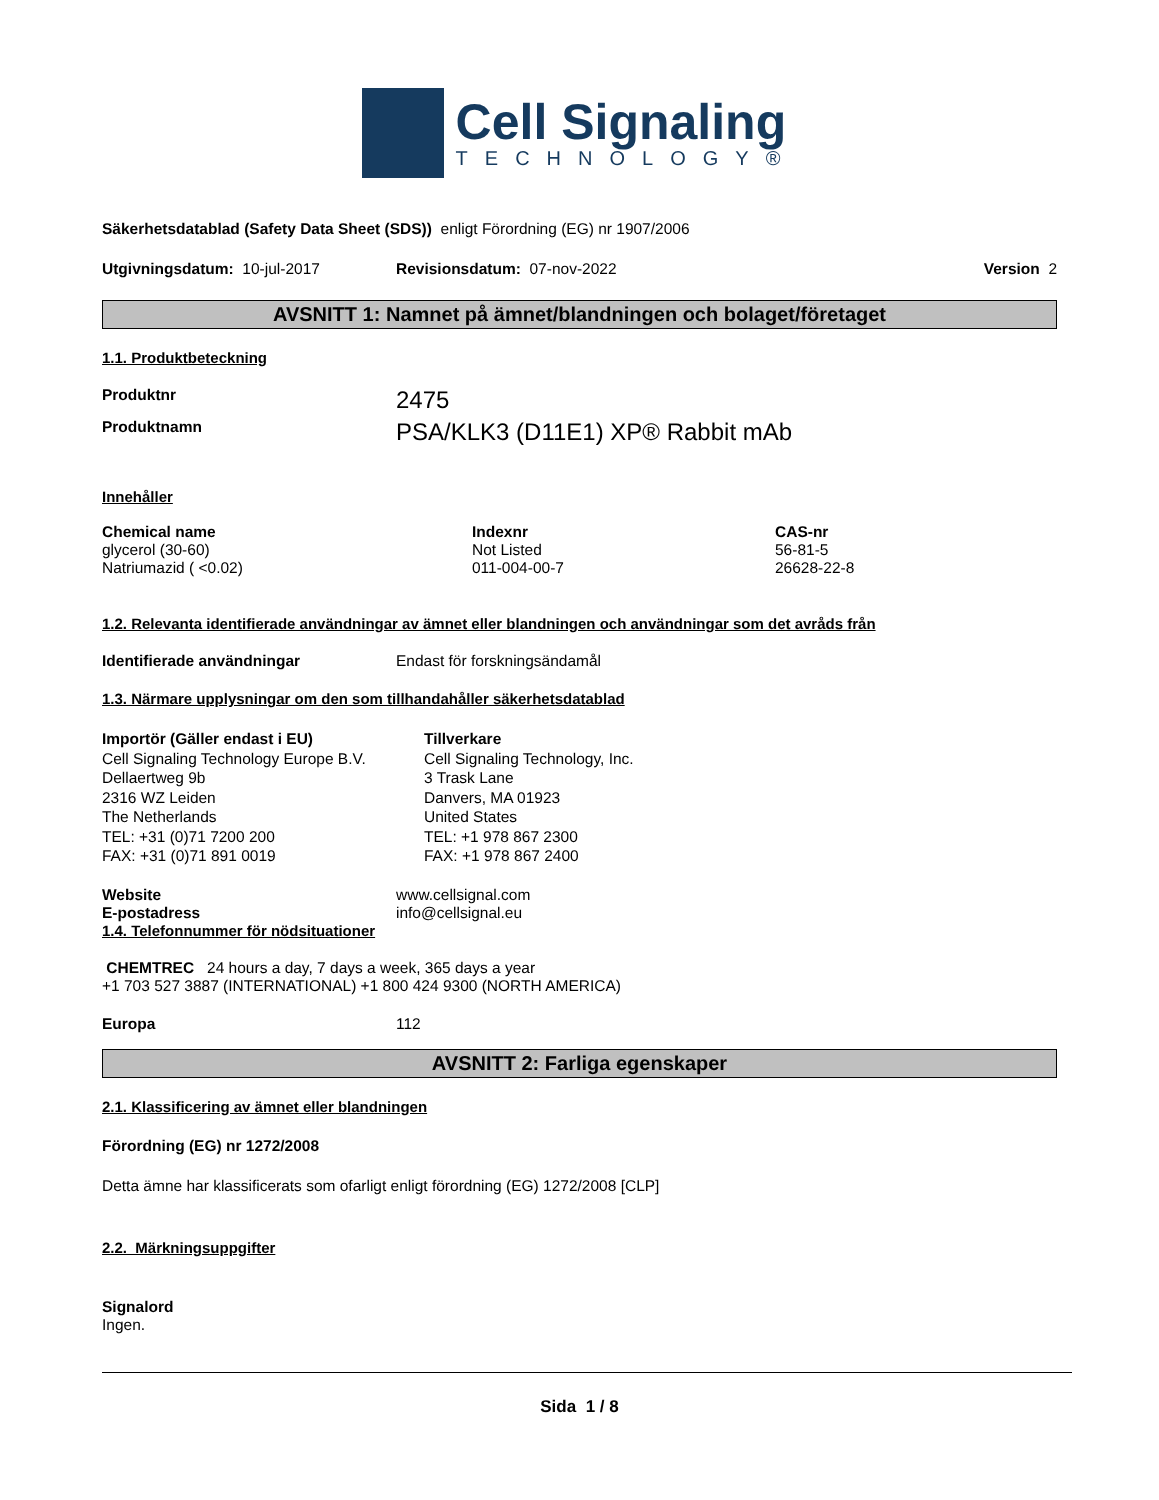Cell Signaling
TECHNOLOGY®
Säkerhetsdatablad (Safety Data Sheet (SDS)) enligt Förordning (EG) nr 1907/2006
Utgivningsdatum: 10-jul-2017 Revisionsdatum: 07-nov-2022 Version 2
AVSNITT 1: Namnet på ämnet/blandningen och bolaget/företaget
1.1. Produktbeteckning
Produktnr 2475
Produktnamn PSA/KLK3 (D11E1) XP® Rabbit mAb
Innehåller
| Chemical name | Indexnr | CAS-nr |
| --- | --- | --- |
| glycerol (30-60) | Not Listed | 56-81-5 |
| Natriumazid ( <0.02) | 011-004-00-7 | 26628-22-8 |
1.2. Relevanta identifierade användningar av ämnet eller blandningen och användningar som det avråds från
Identifierade användningar Endast för forskningsändamål
1.3. Närmare upplysningar om den som tillhandahåller säkerhetsdatablad
Importör (Gäller endast i EU)
Cell Signaling Technology Europe B.V.
Dellaertweg 9b
2316 WZ Leiden
The Netherlands
TEL: +31 (0)71 7200 200
FAX: +31 (0)71 891 0019
Tillverkare
Cell Signaling Technology, Inc.
3 Trask Lane
Danvers, MA 01923
United States
TEL: +1 978 867 2300
FAX: +1 978 867 2400
Website www.cellsignal.com
E-postadress info@cellsignal.eu
1.4. Telefonnummer för nödsituationer
CHEMTREC 24 hours a day, 7 days a week, 365 days a year
+1 703 527 3887 (INTERNATIONAL) +1 800 424 9300 (NORTH AMERICA)
Europa 112
AVSNITT 2: Farliga egenskaper
2.1. Klassificering av ämnet eller blandningen
Förordning (EG) nr 1272/2008
Detta ämne har klassificerats som ofarligt enligt förordning (EG) 1272/2008 [CLP]
2.2. Märkningsuppgifter
Signalord
Ingen.
Sida 1 / 8